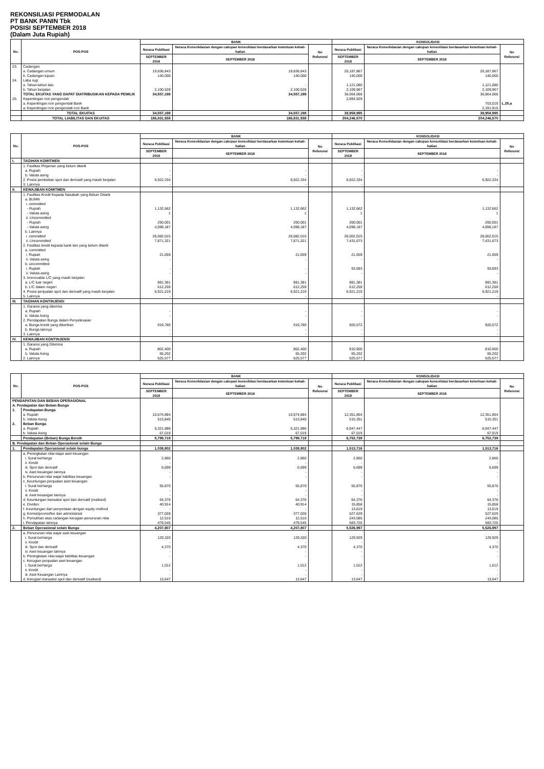REKONSILIASI PERMODALAN
PT BANK PANIN Tbk
POSISI SEPTEMBER 2018
(Dalam Juta Rupiah)
| No. | POS-POS | BANK | | | KONSOLIDASI | | |
| --- | --- | --- | --- | --- | --- | --- | --- |
| | | Neraca Publikasi | Neraca Konsolidasian dengan cakupan konsolidasi berdasarkan ketentuan kehati-hatian | No Referensi | Neraca Publikasi | Neraca Konsolidasian dengan cakupan konsolidasi berdasarkan ketentuan kehati-hatian | No Referensi |
| | | SEPTEMBER 2018 | SEPTEMBER 2018 | | SEPTEMBER 2018 | SEPTEMBER 2018 | |
| 23. | Cadangan | | | | | | |
| | a. Cadangan umum | 19,836,843 | 19,836,843 | | 20,187,867 | 20,187,867 | |
| | b. Cadangan tujuan | 140,000 | 140,000 | | 140,000 | 140,000 | |
| 24. | Laba rugi | | | | | | |
| | a. Tahun-tahun lalu | - | - | | 1,121,080 | 1,121,080 | |
| | b. Tahun berjalan | 2,100,528 | 2,100,528 | | 2,109,967 | 2,109,967 | |
| | TOTAL EKUITAS YANG DAPAT DIATRIBUSIKAN KEPADA PEMILIK | 34,557,198 | 34,557,198 | | 36,064,066 | 36,064,066 | |
| 25. | Kepentingan non pengendali | | | | 2,894,929 | | |
| | a. Kepentingan non pengendali Bank | | | | | 703,019 | L.25.a |
| | a. Kepentingan non pengendali non Bank | | | | | 2,191,910 | |
| | TOTAL EKUITAS | 34,557,198 | 34,557,198 | | 38,958,995 | 38,958,995 | |
| | TOTAL LIABILITAS DAN EKUITAS | 186,831,938 | 186,831,938 | | 204,246,570 | 204,246,570 | |
| No. | POS-POS | BANK | | | KONSOLIDASI | | |
| --- | --- | --- | --- | --- | --- | --- | --- |
| | | Neraca Publikasi | Neraca Konsolidasian dengan cakupan konsolidasi berdasarkan ketentuan kehati-hatian | No Referensi | Neraca Publikasi | Neraca Konsolidasian dengan cakupan konsolidasi berdasarkan ketentuan kehati-hatian | No Referensi |
| | | SEPTEMBER 2018 | SEPTEMBER 2018 | | SEPTEMBER 2018 | SEPTEMBER 2018 | |
| I. | TAGIHAN KOMITMEN | | | | | | |
| | 1. Fasilitas Pinjaman yang belum ditarik | | | | | | |
| | a. Rupiah | - | - | | - | - | |
| | b. Valuta asing | - | - | | - | - | |
| | 2. Posisi pembelian spot dan derivatif yang masih berjalan | 6,922,334 | 6,922,334 | | 6,922,334 | 6,922,334 | |
| | 3. Lainnya | - | - | | - | - | |
| II. | KEWAJIBAN KOMITMEN | | | | | | |
| | 1. Fasilitas Kredit Kepada Nasabah yang Belum Ditarik | | | | | | |
| | a. BUMN | | | | | | |
| | i. committed | | | | | | |
| | - Rupiah | 1,132,662 | 1,132,662 | | 1,132,662 | 1,132,662 | |
| | - Valuta asing | 1 | 1 | | 1 | 1 | |
| | ii. Uncommitted | | | | | | |
| | - Rupiah | 260,001 | 260,001 | | 260,001 | 260,001 | |
| | - Valuta asing | 4,098,187 | 4,098,187 | | 4,098,187 | 4,098,187 | |
| | b. Lainnya | | | | | | |
| | i. committed | 26,082,015 | 26,082,015 | | 26,002,015 | 26,002,015 | |
| | ii. Uncommitted | 7,871,321 | 7,871,321 | | 7,431,673 | 7,431,673 | |
| | 2. Fasilitas kredit kepada bank lain yang belum ditarik | | | | | | |
| | a. committed | | | | | | |
| | i. Rupiah | 21,659 | 21,659 | | 21,659 | 21,659 | |
| | ii. Valuta asing | - | - | | - | - | |
| | b. uncommitted | | | | | | |
| | i. Rupiah | - | - | | 93,693 | 93,693 | |
| | ii. Valuta asing | - | - | | - | - | |
| | 3. Irrevocable L/C yang masih berjalan | | | | | | |
| | a. L/C luar negeri | 881,381 | 881,381 | | 881,381 | 881,381 | |
| | b. L/C dalam negeri | 612,259 | 612,259 | | 612,259 | 612,259 | |
| | 4. Posisi penjualan spot dan derivatif yang masih berjalan | 6,921,219 | 6,921,219 | | 6,921,219 | 6,921,219 | |
| | 5. Lainnya | - | - | | - | - | |
| III. | TAGIHAN KONTINJENSI | | | | | | |
| | 1. Garansi yang diterima | | | | | | |
| | a. Rupiah | - | - | | - | - | |
| | b. Valuta Asing | - | - | | - | - | |
| | 2. Pendapatan Bunga dalam Penyelesaian | | | | | | |
| | a. Bunga kredit yang diberikan | 919,780 | 919,780 | | 920,572 | 920,572 | |
| | b. Bunga lainnya | - | - | | - | - | |
| | 3. Lainnya | - | - | | - | - | |
| IV. | KEWAJIBAN KONTINJENSI | | | | | | |
| | 1. Garansi yang Diterima | | | | | | |
| | a. Rupiah | 802,400 | 802,400 | | 810,900 | 810,900 | |
| | b. Valuta Asing | 65,202 | 65,202 | | 65,202 | 65,202 | |
| | 2. Lainnya | 625,577 | 625,577 | | 625,577 | 625,577 | |
| No. | POS-POS | BANK | | | KONSOLIDASI | | |
| --- | --- | --- | --- | --- | --- | --- | --- |
| | | Neraca Publikasi | Neraca Konsolidasian dengan cakupan konsolidasi berdasarkan ketentuan kehati-hatian | No Referensi | Neraca Publikasi | Neraca Konsolidasian dengan cakupan konsolidasi berdasarkan ketentuan kehati-hatian | No Referensi |
| | | SEPTEMBER 2018 | SEPTEMBER 2018 | | SEPTEMBER 2018 | SEPTEMBER 2018 | |
| PENDAPATAN DAN BEBAN OPERASIONAL | | | | | | | |
| A. Pendapatan dan Beban Bunga | | | | | | | |
| 1. | Pendapatan Bunga | | | | | | |
| | a. Rupiah | 10,674,884 | 10,674,884 | | 12,351,854 | 12,351,854 | |
| | b. Valuta Asing | 513,840 | 513,840 | | 515,351 | 515,351 | |
| 2. | Beban Bunga | | | | | | |
| | a. Rupiah | 5,321,986 | 5,321,986 | | 6,047,447 | 6,047,447 | |
| | b. Valuta Asing | 67,019 | 67,019 | | 67,019 | 67,019 | |
| | Pendapatan (Beban) Bunga Bersih | 5,799,719 | 5,799,719 | | 6,752,739 | 6,752,739 | |
| B. Pendapatan dan Beban Operasional selain Bunga | | | | | | | |
| 1. | Pendapatan Operasional selain bunga | 1,039,802 | 1,039,802 | | 1,513,716 | 1,513,716 | |
| | a. Peningkatan nilai wajar aset keuangan | | | | | | |
| | i. Surat berharga | 2,860 | 2,860 | | 2,860 | 2,860 | |
| | ii. Kredit | - | - | | - | - | |
| | iii. Spot dan derivatif | 6,699 | 6,699 | | 6,699 | 6,699 | |
| | iv. Aset keuangan lainnya | - | - | | - | - | |
| | b. Penurunan nilai wajar liabilitas keuangan | - | - | | - | - | |
| | c. Keuntungan penjualan aset keuangan | | | | | | |
| | i. Surat berharga | 55,870 | 55,870 | | 55,870 | 55,870 | |
| | ii. Kredit | - | - | | - | - | |
| | iii. Aset keuangan lainnya | - | - | | - | - | |
| | d. Keuntungan transaksi spot dan derivatif (realised) | 64,376 | 64,376 | | 64,376 | 64,376 | |
| | e. Dividen | 40,914 | 40,914 | | 15,858 | 15,858 | |
| | f. Keuntungan dari penyertaan dengan equity method | - | - | | 13,619 | 13,619 | |
| | g. Komisi/provisi/fee dan administrasi | 377,028 | 377,028 | | 527,629 | 527,629 | |
| | h. Pemulihan atas cadangan kerugian penurunan nilai | 12,510 | 12,510 | | 243,085 | 243,085 | |
| | i. Pendapatan lainnya | 479,545 | 479,545 | | 583,720 | 583,720 | |
| 2. | Beban Operasional selain Bunga | 4,207,807 | 4,207,807 | | 5,526,997 | 5,526,997 | |
| | a. Penurunan nilai wajar aset keuangan | | | | | | |
| | i. Surat berharga | 129,320 | 129,320 | | 129,929 | 129,929 | |
| | ii. Kredit | - | - | | - | - | |
| | iii. Spot dan derivatif | 4,370 | 4,370 | | 4,370 | 4,370 | |
| | iv. Aset keuangan lainnya | - | - | | - | - | |
| | b. Peningkatan nilai wajar liabilitas keuangan | - | - | | - | - | |
| | c. Kerugian penjualan aset keuangan | | | | | | |
| | i. Surat berharga | 1,012 | 1,012 | | 1,012 | 1,012 | |
| | ii. Kredit | - | - | | - | - | |
| | iii. Aset Keuangan Lainnya | - | - | | - | - | |
| | d. Kerugian transaksi spot dan derivatif (realised) | 13,647 | 13,647 | | 13,647 | 13,647 | |